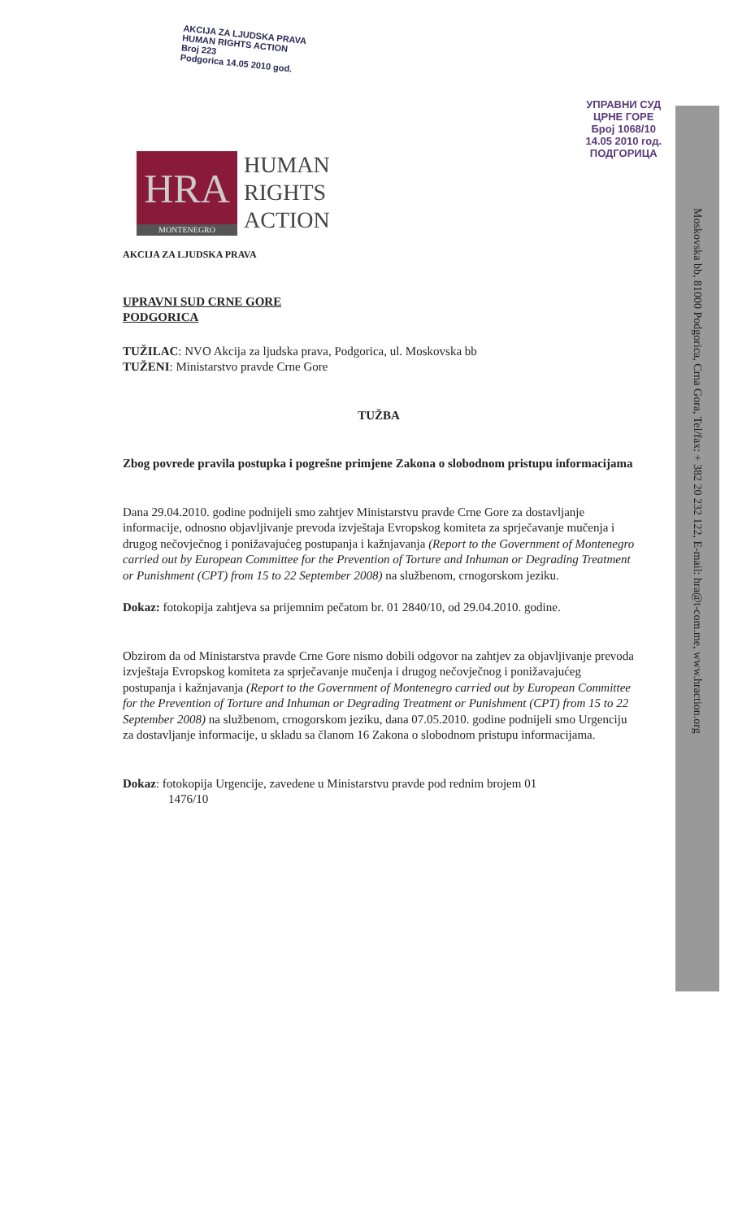AKCIJA ZA LJUDSKA PRAVA
HUMAN RIGHTS ACTION
Broj 223
Podgorica 14.05 2010 god.
УПРАВНИ СУД
ЦРНЕ ГОРЕ
Број 1068/10
14.05 2010 год.
ПОДГОРИЦА
HRA
MONTENEGRO
HUMAN
RIGHTS
ACTION
AKCIJA ZA LJUDSKA PRAVA
UPRAVNI SUD CRNE GORE
PODGORICA
TUŽILAC: NVO Akcija za ljudska prava, Podgorica, ul. Moskovska bb
TUŽENI: Ministarstvo pravde Crne Gore
TUŽBA
Zbog povrede pravila postupka i pogrešne primjene Zakona o slobodnom pristupu informacijama
Dana 29.04.2010. godine podnijeli smo zahtjev Ministarstvu pravde Crne Gore za dostavljanje informacije, odnosno objavljivanje prevoda izvještaja Evropskog komiteta za sprječavanje mučenja i drugog nečovječnog i ponižavajućeg postupanja i kažnjavanja (Report to the Government of Montenegro carried out by European Committee for the Prevention of Torture and Inhuman or Degrading Treatment or Punishment (CPT) from 15 to 22 September 2008) na službenom, crnogorskom jeziku.
Dokaz: fotokopija zahtjeva sa prijemnim pečatom br. 01 2840/10, od 29.04.2010. godine.
Obzirom da od Ministarstva pravde Crne Gore nismo dobili odgovor na zahtjev za objavljivanje prevoda izvještaja Evropskog komiteta za sprječavanje mučenja i drugog nečovječnog i ponižavajućeg postupanja i kažnjavanja (Report to the Government of Montenegro carried out by European Committee for the Prevention of Torture and Inhuman or Degrading Treatment or Punishment (CPT) from 15 to 22 September 2008) na službenom, crnogorskom jeziku, dana 07.05.2010. godine podnijeli smo Urgenciju za dostavljanje informacije, u skladu sa članom 16 Zakona o slobodnom pristupu informacijama.
Dokaz: fotokopija Urgencije, zavedene u Ministarstvu pravde pod rednim brojem 01
1476/10
Moskovska bb, 81000 Podgorica, Crna Gora, Tel/fax: + 382 20 232 122, E-mail: hra@t-com.me, www.hraction.org